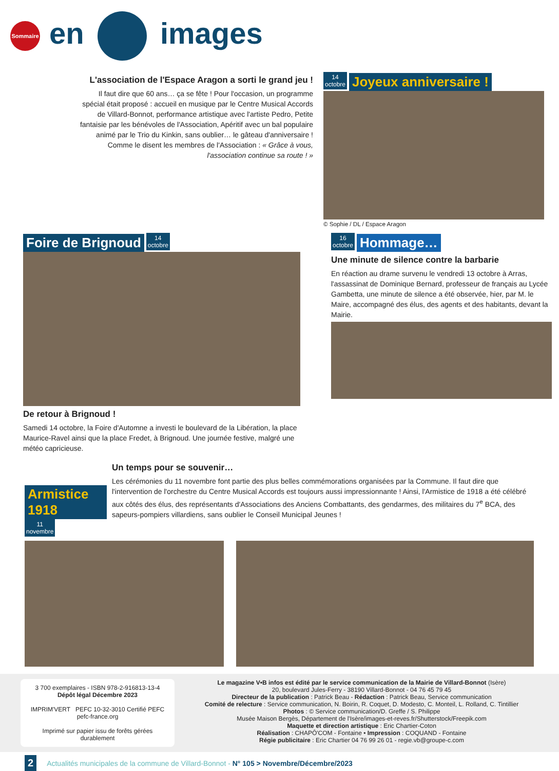Sommaire
en images
L'association de l'Espace Aragon a sorti le grand jeu !
Il faut dire que 60 ans… ça se fête ! Pour l'occasion, un programme spécial était proposé : accueil en musique par le Centre Musical Accords de Villard-Bonnot, performance artistique avec l'artiste Pedro, Petite fantaisie par les bénévoles de l'Association, Apéritif avec un bal populaire animé par le Trio du Kinkin, sans oublier… le gâteau d'anniversaire ! Comme le disent les membres de l'Association : « Grâce à vous, l'association continue sa route ! »
14
octobre Joyeux anniversaire !
© Sophie / DL / Espace Aragon
Foire de Brignoud 14
octobre
De retour à Brignoud !
Samedi 14 octobre, la Foire d'Automne a investi le boulevard de la Libération, la place Maurice-Ravel ainsi que la place Fredet, à Brignoud. Une journée festive, malgré une météo capricieuse.
16
octobre Hommage…
Une minute de silence contre la barbarie
En réaction au drame survenu le vendredi 13 octobre à Arras, l'assassinat de Dominique Bernard, professeur de français au Lycée Gambetta, une minute de silence a été observée, hier, par M. le Maire, accompagné des élus, des agents et des habitants, devant la Mairie.
Armistice 1918
11
novembre
Un temps pour se souvenir…
Les cérémonies du 11 novembre font partie des plus belles commémorations organisées par la Commune. Il faut dire que l'intervention de l'orchestre du Centre Musical Accords est toujours aussi impressionnante ! Ainsi, l'Armistice de 1918 a été célébré aux côtés des élus, des représentants d'Associations des Anciens Combattants, des gendarmes, des militaires du 7<sup>e</sup> BCA, des sapeurs-pompiers villardiens, sans oublier le Conseil Municipal Jeunes !
3 700 exemplaires - ISBN 978-2-916813-13-4
Dépôt légal Décembre 2023
IMPRIM'VERT PEFC 10-32-3010 Certifié PEFC pefc-france.org
Imprimé sur papier issu de forêts gérées durablement
Le magazine V•B infos est édité par le service communication de la Mairie de Villard-Bonnot (Isère)
20, boulevard Jules-Ferry - 38190 Villard-Bonnot - 04 76 45 79 45
Directeur de la publication : Patrick Beau - Rédaction : Patrick Beau, Service communication
Comité de relecture : Service communication, N. Boirin, R. Coquet, D. Modesto, C. Monteil, L. Rolland, C. Tintillier
Photos : © Service communication/D. Greffe / S. Philippe
Musée Maison Bergès, Département de l'Isère/images-et-reves.fr/Shutterstock/Freepik.com
Maquette et direction artistique : Eric Chartier-Coton
Réalisation : CHAPÔ'COM - Fontaine • Impression : COQUAND - Fontaine
Régie publicitaire : Eric Chartier 04 76 99 26 01 - regie.vb@groupe-c.com
2 Actualités municipales de la commune de Villard-Bonnot - N° 105 > Novembre/Décembre/2023